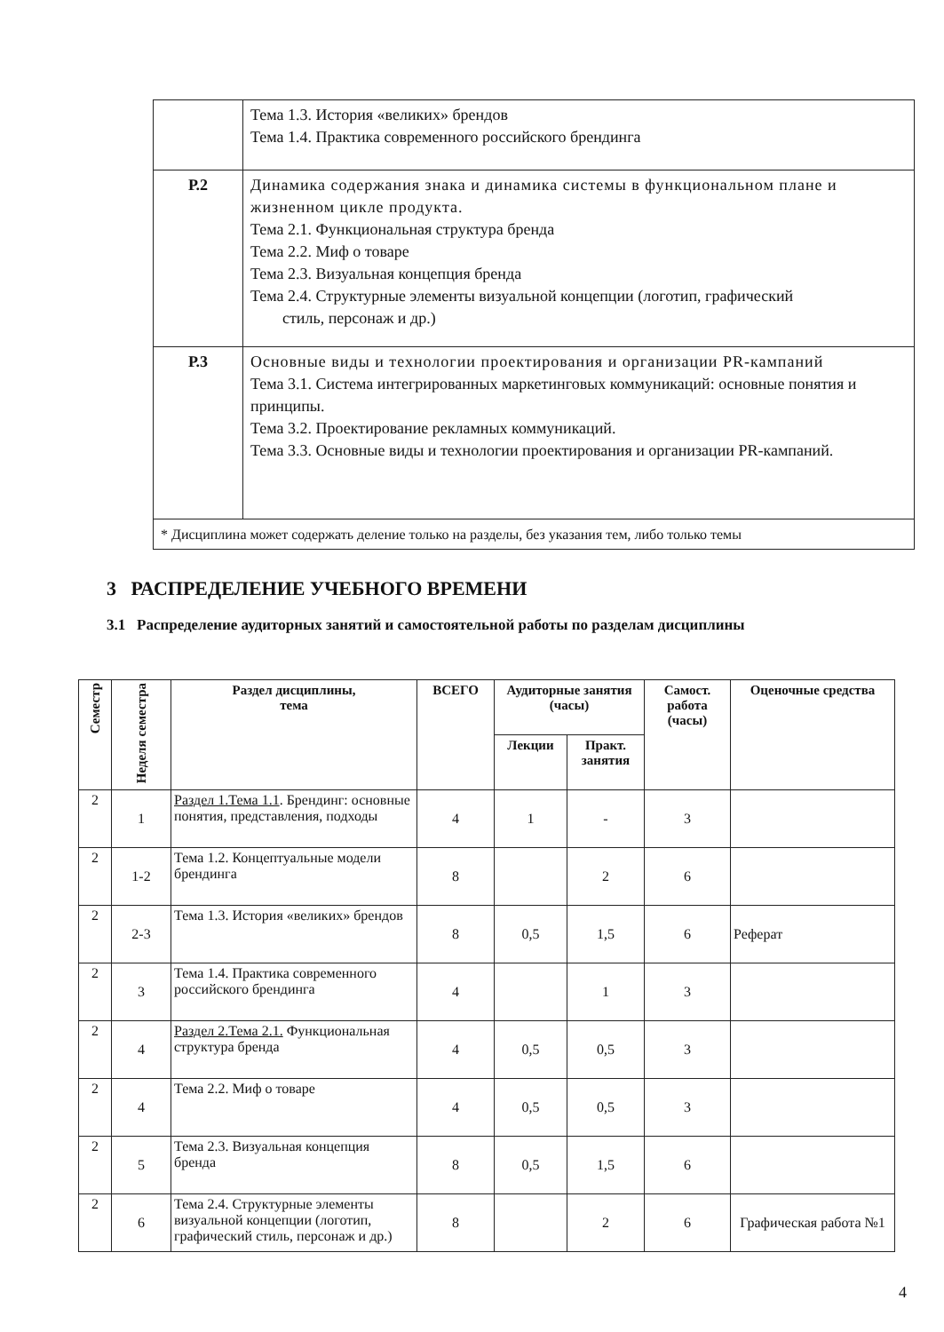| | Тема 1.3. История «великих» брендов Тема 1.4. Практика современного российского брендинга |
| Р.2 | Динамика содержания знака и динамика системы в функциональном плане и жизненном цикле продукта. Тема 2.1. Функциональная структура бренда Тема 2.2. Миф о товаре Тема 2.3. Визуальная концепция бренда Тема 2.4. Структурные элементы визуальной концепции (логотип, графический стиль, персонаж и др.) |
| Р.3 | Основные виды и технологии проектирования и организации PR-кампаний Тема 3.1. Система интегрированных маркетинговых коммуникаций: основные понятия и принципы. Тема 3.2. Проектирование рекламных коммуникаций. Тема 3.3. Основные виды и технологии проектирования и организации PR-кампаний. |
| * Дисциплина может содержать деление только на разделы, без указания тем, либо только темы | |
3 РАСПРЕДЕЛЕНИЕ УЧЕБНОГО ВРЕМЕНИ
3.1 Распределение аудиторных занятий и самостоятельной работы по разделам дисциплины
| Семестр | Неделя семестра | Раздел дисциплины, тема | ВСЕГО | Аудиторные занятия (часы) | | Самост. работа (часы) | Оценочные средства |
| --- | --- | --- | --- | --- | --- | --- | --- |
| | | | | Лекции | Практ. занятия | | |
| 2 | 1 | Раздел 1.Тема 1.1 . Брендинг: основные понятия, представления, подходы | 4 | 1 | - | 3 | |
| 2 | 1-2 | Тема 1.2. Концептуальные модели брендинга | 8 | | 2 | 6 | |
| 2 | 2-3 | Тема 1.3. История «великих» брендов | 8 | 0,5 | 1,5 | 6 | Реферат |
| 2 | 3 | Тема 1.4. Практика современного российского брендинга | 4 | | 1 | 3 | |
| 2 | 4 | Раздел 2.Тема 2.1. Функциональная структура бренда | 4 | 0,5 | 0,5 | 3 | |
| 2 | 4 | Тема 2.2. Миф о товаре | 4 | 0,5 | 0,5 | 3 | |
| 2 | 5 | Тема 2.3. Визуальная концепция бренда | 8 | 0,5 | 1,5 | 6 | |
| 2 | 6 | Тема 2.4. Структурные элементы визуальной концепции (логотип, графический стиль, персонаж и др.) | 8 | | 2 | 6 | Графическая работа №1 |
4